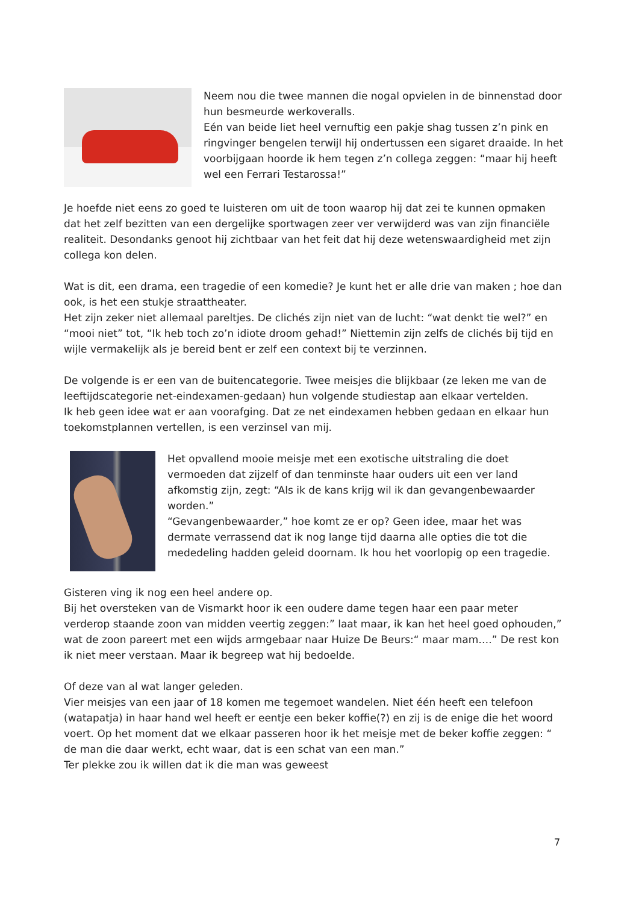Neem nou die twee mannen die nogal opvielen in de binnenstad door hun besmeurde werkoveralls.
Eén van beide liet heel vernuftig een pakje shag tussen z’n pink en ringvinger bengelen terwijl hij ondertussen een sigaret draaide. In het voorbijgaan hoorde ik hem tegen z’n collega zeggen: “maar hij heeft wel een Ferrari Testarossa!”
Je hoefde niet eens zo goed te luisteren om uit de toon waarop hij dat zei te kunnen opmaken dat het zelf bezitten van een dergelijke sportwagen zeer ver verwijderd was van zijn financiële realiteit. Desondanks genoot hij zichtbaar van het feit dat hij deze wetenswaardigheid met zijn collega kon delen.
Wat is dit, een drama, een tragedie of een komedie? Je kunt het er alle drie van maken ; hoe dan ook, is het een stukje straattheater.
Het zijn zeker niet allemaal pareltjes. De clichés zijn niet van de lucht: “wat denkt tie wel?” en “mooi niet” tot, “Ik heb toch zo’n idiote droom gehad!” Niettemin zijn zelfs de clichés bij tijd en wijle vermakelijk als je bereid bent er zelf een context bij te verzinnen.
De volgende is er een van de buitencategorie. Twee meisjes die blijkbaar (ze leken me van de leeftijdscategorie net-eindexamen-gedaan) hun volgende studiestap aan elkaar vertelden.
Ik heb geen idee wat er aan voorafging. Dat ze net eindexamen hebben gedaan en elkaar hun toekomstplannen vertellen, is een verzinsel van mij.
Het opvallend mooie meisje met een exotische uitstraling die doet vermoeden dat zijzelf of dan tenminste haar ouders uit een ver land afkomstig zijn, zegt: “Als ik de kans krijg wil ik dan gevangenbewaarder worden.”
“Gevangenbewaarder,” hoe komt ze er op? Geen idee, maar het was dermate verrassend dat ik nog lange tijd daarna alle opties die tot die mededeling hadden geleid doornam. Ik hou het voorlopig op een tragedie.
Gisteren ving ik nog een heel andere op.
Bij het oversteken van de Vismarkt hoor ik een oudere dame tegen haar een paar meter verderop staande zoon van midden veertig zeggen:” laat maar, ik kan het heel goed ophouden,” wat de zoon pareert met een wijds armgebaar naar Huize De Beurs:“ maar mam….” De rest kon ik niet meer verstaan. Maar ik begreep wat hij bedoelde.
Of deze van al wat langer geleden.
Vier meisjes van een jaar of 18 komen me tegemoet wandelen. Niet één heeft een telefoon (watapatja) in haar hand wel heeft er eentje een beker koffie(?) en zij is de enige die het woord voert. Op het moment dat we elkaar passeren hoor ik het meisje met de beker koffie zeggen: “ de man die daar werkt, echt waar, dat is een schat van een man.”
Ter plekke zou ik willen dat ik die man was geweest
7